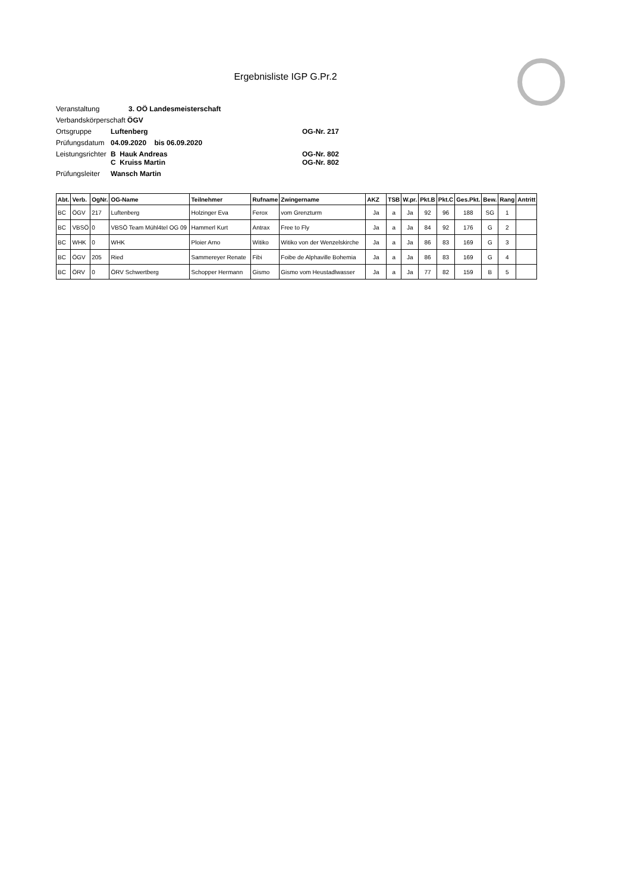Ergebnisliste IGP G.Pr.2
Veranstaltung 3. OÖ Landesmeisterschaft
Verbandskörperschaft ÖGV
Ortsgruppe Luftenberg OG-Nr. 217
Prüfungsdatum 04.09.2020 bis 06.09.2020
Leistungsrichter B Hauk Andreas
C Kruiss Martin OG-Nr. 802
OG-Nr. 802
Prüfungsleiter Wansch Martin
| Abt. | Verb. | OgNr. | OG-Name | Teilnehmer | Rufname | Zwingername | AKZ | TSB | W.pr. | Pkt.B | Pkt.C | Ges.Pkt. | Bew. | Rang | Antritt |
| --- | --- | --- | --- | --- | --- | --- | --- | --- | --- | --- | --- | --- | --- | --- | --- |
| BC | ÖGV | 217 | Luftenberg | Holzinger Eva | Ferox | vom Grenzturm | Ja | a | Ja | 92 | 96 | 188 | SG | 1 | |
| BC | VBSÖ | 0 | VBSÖ Team Mühl4tel OG 09 | Hammerl Kurt | Antrax | Free to Fly | Ja | a | Ja | 84 | 92 | 176 | G | 2 | |
| BC | WHK | 0 | WHK | Ploier Arno | Witiko | Witiko von der Wenzelskirche | Ja | a | Ja | 86 | 83 | 169 | G | 3 | |
| BC | ÖGV | 205 | Ried | Sammereyer Renate | Fibi | Foibe de Alphaville Bohemia | Ja | a | Ja | 86 | 83 | 169 | G | 4 | |
| BC | ÖRV | 0 | ÖRV Schwertberg | Schopper Hermann | Gismo | Gismo vom Heustadlwasser | Ja | a | Ja | 77 | 82 | 159 | B | 5 | |